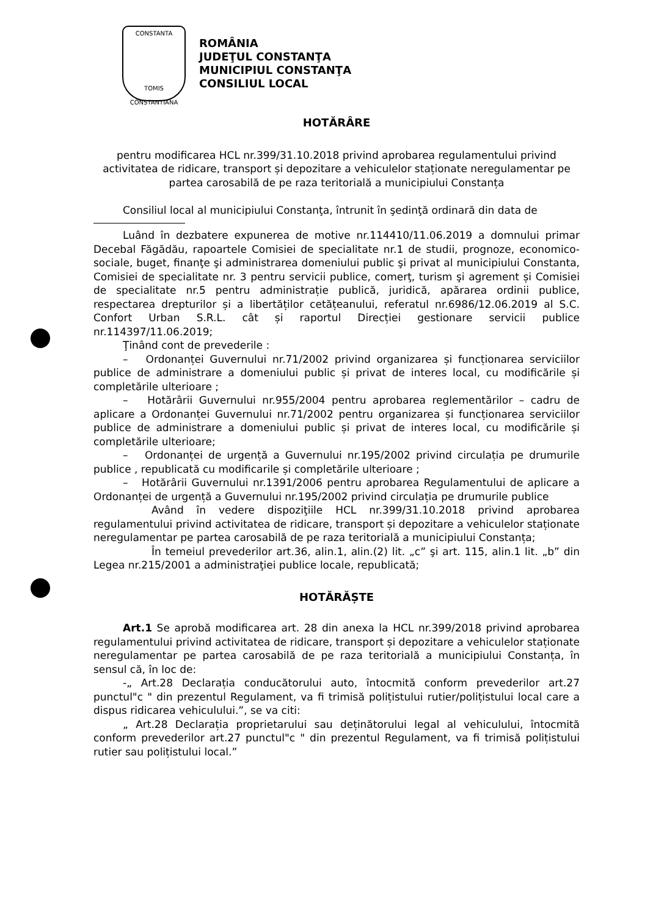CONSTANTA
TOMIS
CONSTANTIANA
ROMÂNIA
JUDEŢUL CONSTANŢA
MUNICIPIUL CONSTANŢA
CONSILIUL LOCAL
HOTĂRÂRE
pentru modificarea HCL nr.399/31.10.2018 privind aprobarea regulamentului privind activitatea de ridicare, transport și depozitare a vehiculelor staționate neregulamentar pe partea carosabilă de pe raza teritorială a municipiului Constanța
Consiliul local al municipiului Constanţa, întrunit în şedinţă ordinară din data de
Luând în dezbatere expunerea de motive nr.114410/11.06.2019 a domnului primar Decebal Făgădău, rapoartele Comisiei de specialitate nr.1 de studii, prognoze, economico-sociale, buget, finanţe şi administrarea domeniului public şi privat al municipiului Constanta, Comisiei de specialitate nr. 3 pentru servicii publice, comerţ, turism şi agrement și Comisiei de specialitate nr.5 pentru administrație publică, juridică, apărarea ordinii publice, respectarea drepturilor și a libertăților cetățeanului, referatul nr.6986/12.06.2019 al S.C. Confort Urban S.R.L. cât și raportul Direcției gestionare servicii publice nr.114397/11.06.2019;
Ţinând cont de prevederile :
– Ordonanței Guvernului nr.71/2002 privind organizarea și funcționarea serviciilor publice de administrare a domeniului public și privat de interes local, cu modificările și completările ulterioare ;
– Hotărârii Guvernului nr.955/2004 pentru aprobarea reglementărilor – cadru de aplicare a Ordonanței Guvernului nr.71/2002 pentru organizarea și funcționarea serviciilor publice de administrare a domeniului public și privat de interes local, cu modificările și completările ulterioare;
– Ordonanței de urgență a Guvernului nr.195/2002 privind circulația pe drumurile publice , republicată cu modificarile și completările ulterioare ;
– Hotărârii Guvernului nr.1391/2006 pentru aprobarea Regulamentului de aplicare a Ordonanței de urgență a Guvernului nr.195/2002 privind circulația pe drumurile publice
Având în vedere dispoziţiile HCL nr.399/31.10.2018 privind aprobarea regulamentului privind activitatea de ridicare, transport și depozitare a vehiculelor staționate neregulamentar pe partea carosabilă de pe raza teritorială a municipiului Constanța;
În temeiul prevederilor art.36, alin.1, alin.(2) lit. „c” şi art. 115, alin.1 lit. „b” din Legea nr.215/2001 a administraţiei publice locale, republicată;
HOTĂRĂȘTE
Art.1 Se aprobă modificarea art. 28 din anexa la HCL nr.399/2018 privind aprobarea regulamentului privind activitatea de ridicare, transport și depozitare a vehiculelor staționate neregulamentar pe partea carosabilă de pe raza teritorială a municipiului Constanța, în sensul că, în loc de:
-„ Art.28 Declarația conducătorului auto, întocmită conform prevederilor art.27 punctul"c " din prezentul Regulament, va fi trimisă polițistului rutier/polițistului local care a dispus ridicarea vehiculului.”, se va citi:
„ Art.28 Declarația proprietarului sau deținătorului legal al vehiculului, întocmită conform prevederilor art.27 punctul"c " din prezentul Regulament, va fi trimisă polițistului rutier sau polițistului local.”